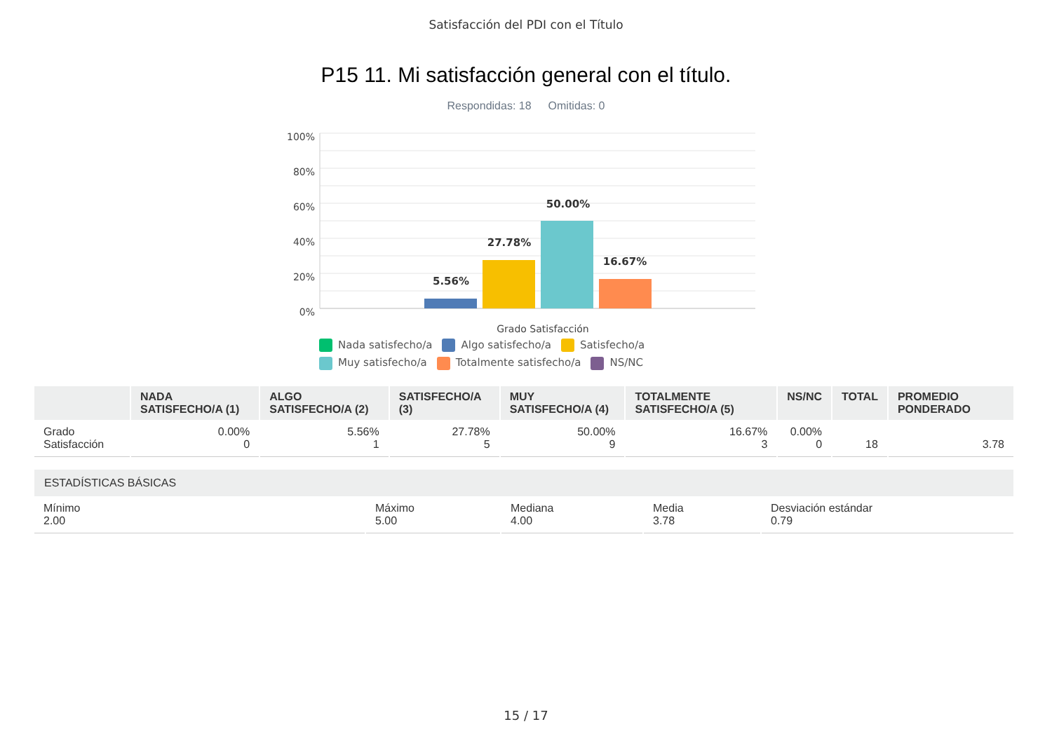Satisfacción del PDI con el Título
P15 11. Mi satisfacción general con el título.
Respondidas: 18 Omitidas: 0
100%
80%
60%
40%
20%
0%
5.56%
27.78%
50.00%
16.67%
Grado Satisfacción
Nada satisfecho/a Algo satisfecho/a Satisfecho/a Muy satisfecho/a Totalmente satisfecho/a NS/NC
| | NADA SATISFECHO/A (1) | ALGO SATISFECHO/A (2) | SATISFECHO/A (3) | MUY SATISFECHO/A (4) | TOTALMENTE SATISFECHO/A (5) | NS/NC | TOTAL | PROMEDIO PONDERADO |
| --- | --- | --- | --- | --- | --- | --- | --- | --- |
| Grado Satisfacción | 0.00% 0 | 5.56% 1 | 27.78% 5 | 50.00% 9 | 16.67% 3 | 0.00% 0 | 18 | 3.78 |
| ESTADÍSTICAS BÁSICAS | | | | |
| --- | --- | --- | --- | --- |
| Mínimo 2.00 | Máximo 5.00 | Mediana 4.00 | Media 3.78 | Desviación estándar 0.79 |
15 / 17